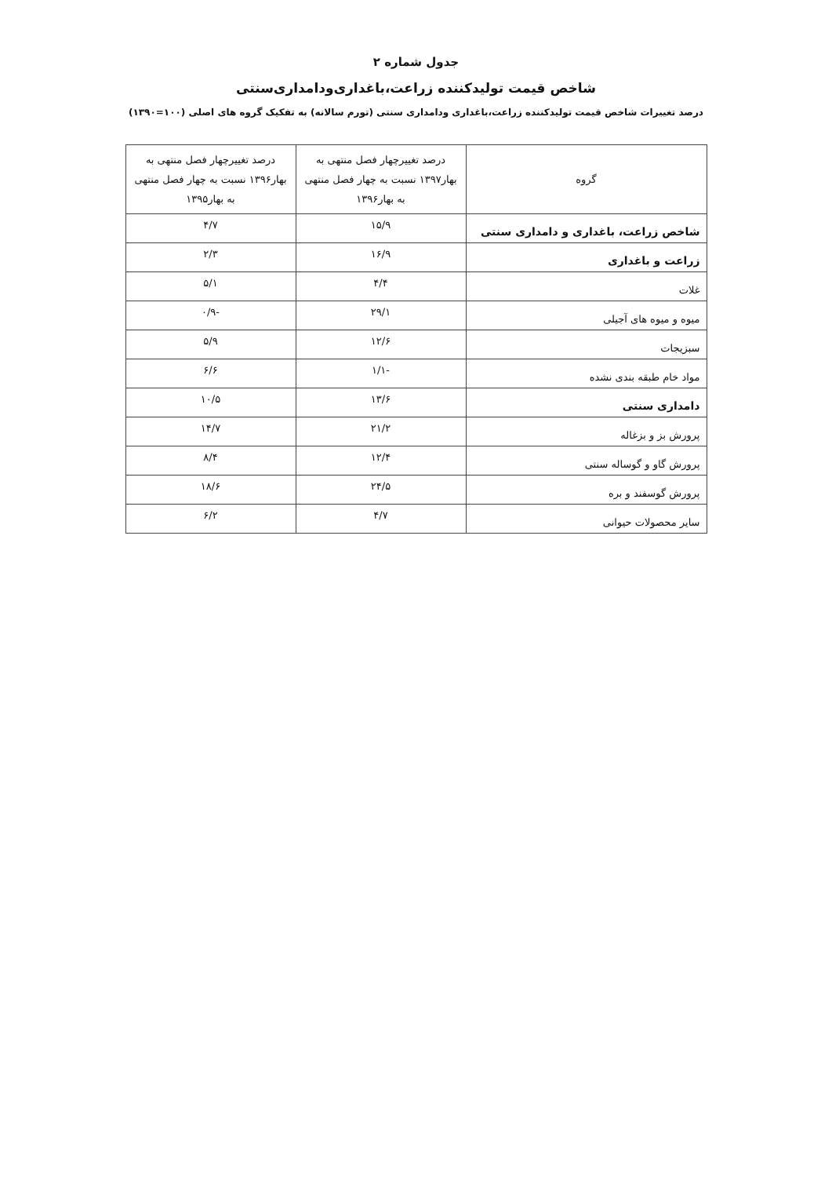جدول شماره ۲
شاخص قیمت تولیدکننده زراعت،باغداری‌ودامداری‌سنتی
درصد تغییرات شاخص قیمت تولیدکننده زراعت،باغداری ودامداری سنتی (تورم سالانه) به تفکیک گروه های اصلی (۱۰۰=۱۳۹۰)
| گروه | درصد تغییرچهار فصل منتهی به بهار۱۳۹۷ نسبت به چهار فصل منتهی به بهار۱۳۹۶ | درصد تغییرچهار فصل منتهی به بهار۱۳۹۶ نسبت به چهار فصل منتهی به بهار۱۳۹۵ |
| --- | --- | --- |
| شاخص زراعت، باغداری و دامداری سنتی | ۱۵/۹ | ۴/۷ |
| زراعت و باغداری | ۱۶/۹ | ۲/۳ |
| غلات | ۴/۴ | ۵/۱ |
| میوه و میوه های آجیلی | ۲۹/۱ | -۰/۹ |
| سبزیجات | ۱۲/۶ | ۵/۹ |
| مواد خام طبقه بندی نشده | -۱/۱ | ۶/۶ |
| دامداری سنتی | ۱۳/۶ | ۱۰/۵ |
| پرورش بز و بزغاله | ۲۱/۲ | ۱۴/۷ |
| پرورش گاو و گوساله سنتی | ۱۲/۴ | ۸/۴ |
| پرورش گوسفند و بره | ۲۴/۵ | ۱۸/۶ |
| سایر محصولات حیوانی | ۴/۷ | ۶/۲ |